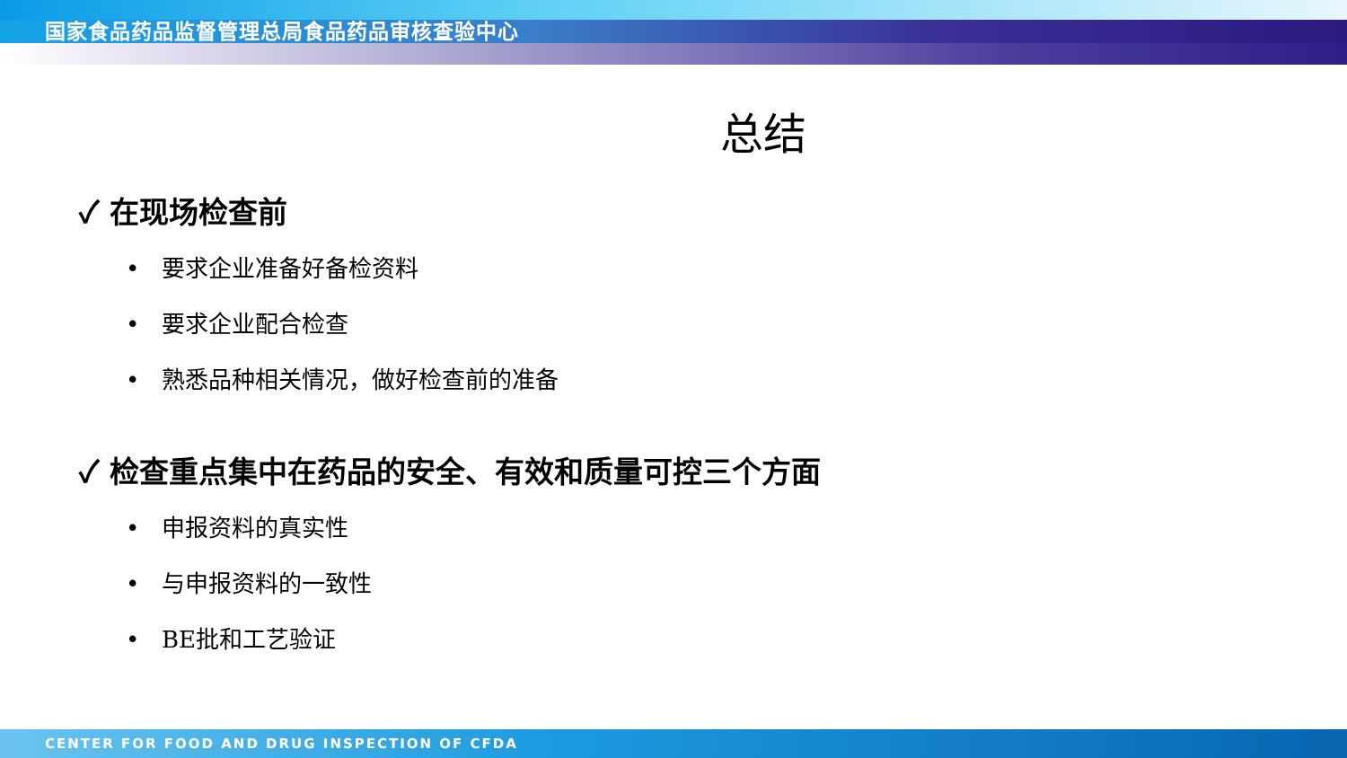国家食品药品监督管理总局食品药品审核查验中心
总结
✓ 在现场检查前
• 要求企业准备好备检资料
• 要求企业配合检查
• 熟悉品种相关情况，做好检查前的准备
✓ 检查重点集中在药品的安全、有效和质量可控三个方面
• 申报资料的真实性
• 与申报资料的一致性
• BE批和工艺验证
CENTER FOR FOOD AND DRUG INSPECTION OF CFDA